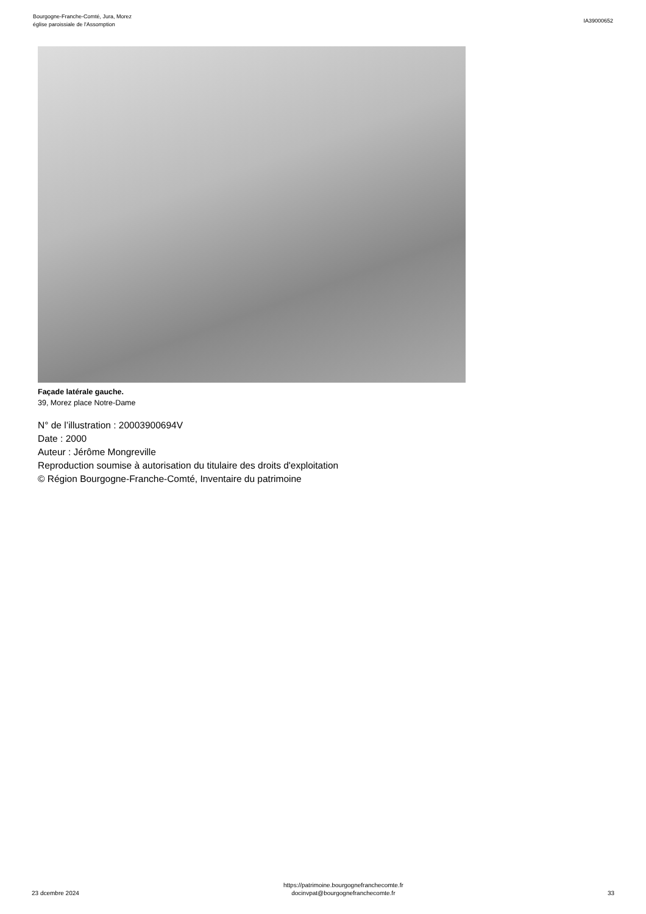Bourgogne-Franche-Comté, Jura, Morez
église paroissiale de l'Assomption
IA39000652
Façade latérale gauche.
39, Morez place Notre-Dame
N° de l’illustration : 20003900694V
Date : 2000
Auteur : Jérôme Mongreville
Reproduction soumise à autorisation du titulaire des droits d'exploitation
© Région Bourgogne-Franche-Comté, Inventaire du patrimoine
23 dcembre 2024
https://patrimoine.bourgognefranchecomte.fr
docinvpat@bourgognefranchecomte.fr
33